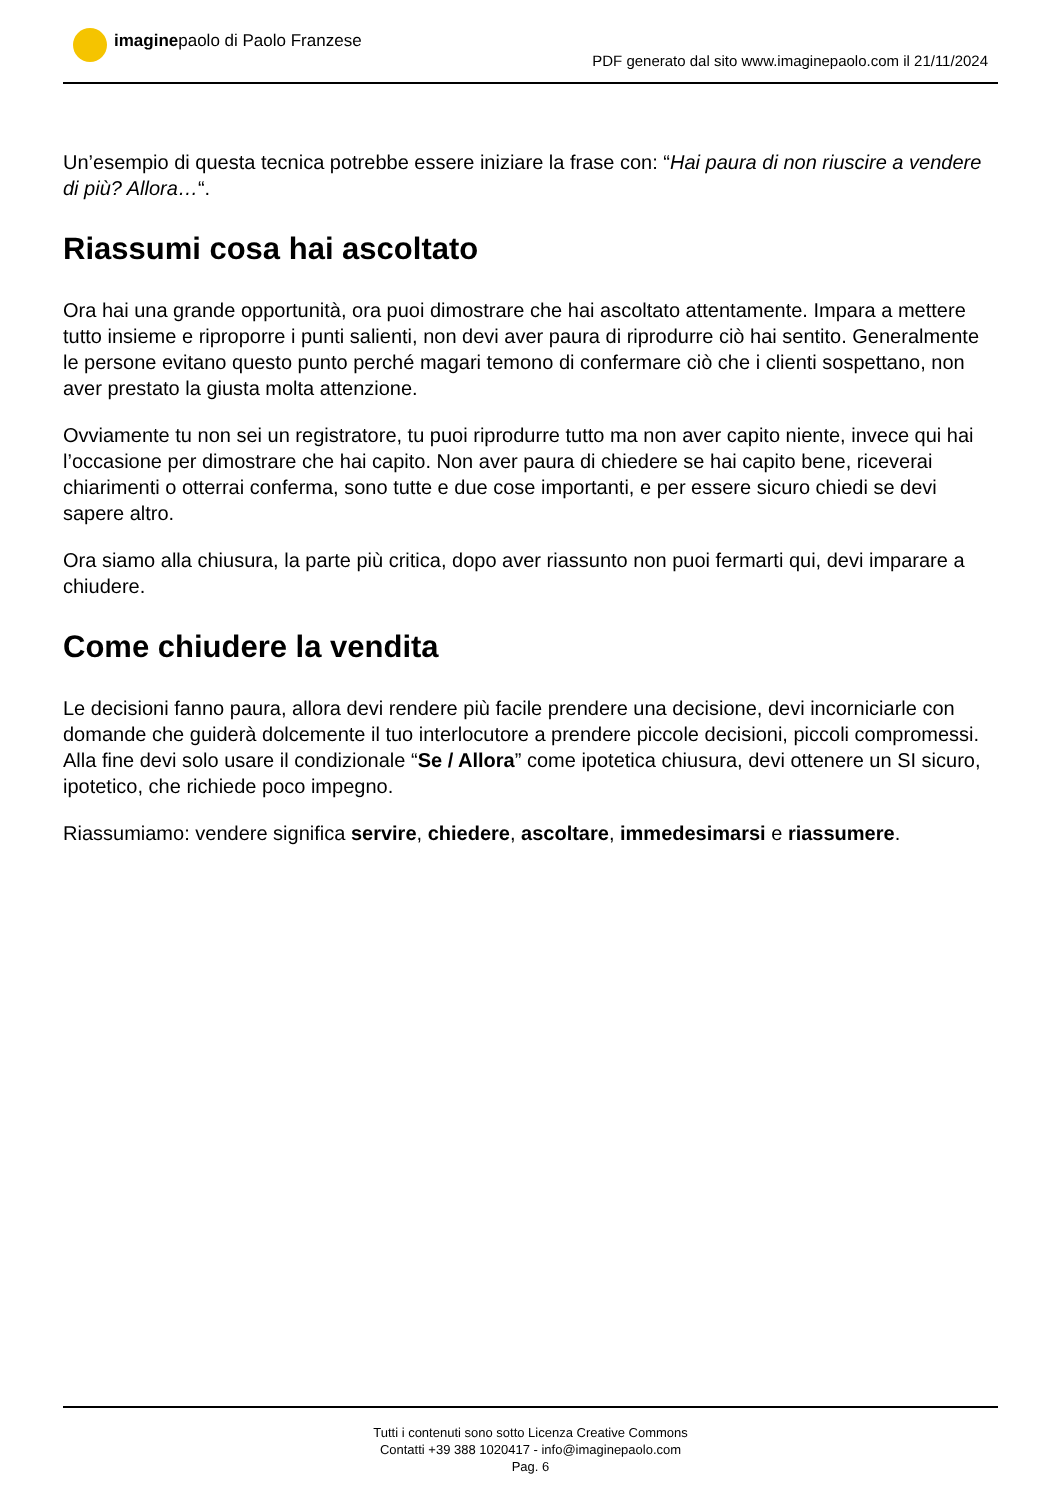imaginepaolo di Paolo Franzese
PDF generato dal sito www.imaginepaolo.com il 21/11/2024
Un’esempio di questa tecnica potrebbe essere iniziare la frase con: “Hai paura di non riuscire a vendere di più? Allora…“.
Riassumi cosa hai ascoltato
Ora hai una grande opportunità, ora puoi dimostrare che hai ascoltato attentamente. Impara a mettere tutto insieme e riproporre i punti salienti, non devi aver paura di riprodurre ciò hai sentito. Generalmente le persone evitano questo punto perché magari temono di confermare ciò che i clienti sospettano, non aver prestato la giusta molta attenzione.
Ovviamente tu non sei un registratore, tu puoi riprodurre tutto ma non aver capito niente, invece qui hai l’occasione per dimostrare che hai capito. Non aver paura di chiedere se hai capito bene, riceverai chiarimenti o otterrai conferma, sono tutte e due cose importanti, e per essere sicuro chiedi se devi sapere altro.
Ora siamo alla chiusura, la parte più critica, dopo aver riassunto non puoi fermarti qui, devi imparare a chiudere.
Come chiudere la vendita
Le decisioni fanno paura, allora devi rendere più facile prendere una decisione, devi incorniciarle con domande che guiderà dolcemente il tuo interlocutore a prendere piccole decisioni, piccoli compromessi. Alla fine devi solo usare il condizionale “Se / Allora” come ipotetica chiusura, devi ottenere un SI sicuro, ipotetico, che richiede poco impegno.
Riassumiamo: vendere significa servire, chiedere, ascoltare, immedesimarsi e riassumere.
Tutti i contenuti sono sotto Licenza Creative Commons
Contatti +39 388 1020417 - info@imaginepaolo.com
Pag. 6